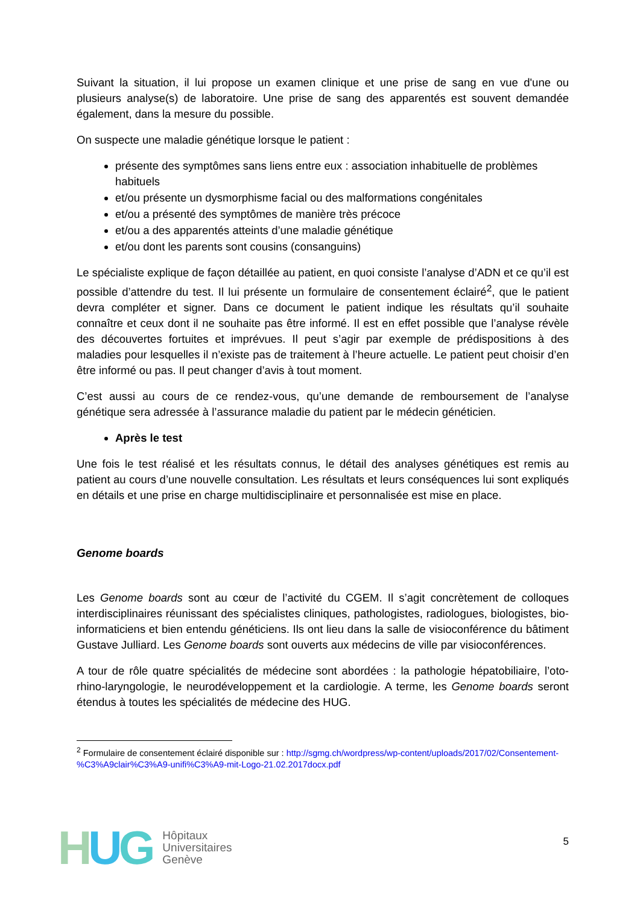Suivant la situation, il lui propose un examen clinique et une prise de sang en vue d'une ou plusieurs analyse(s) de laboratoire. Une prise de sang des apparentés est souvent demandée également, dans la mesure du possible.
On suspecte une maladie génétique lorsque le patient :
présente des symptômes sans liens entre eux : association inhabituelle de problèmes habituels
et/ou présente un dysmorphisme facial ou des malformations congénitales
et/ou a présenté des symptômes de manière très précoce
et/ou a des apparentés atteints d’une maladie génétique
et/ou dont les parents sont cousins (consanguins)
Le spécialiste explique de façon détaillée au patient, en quoi consiste l’analyse d’ADN et ce qu’il est possible d’attendre du test. Il lui présente un formulaire de consentement éclairé<sup>2</sup>, que le patient devra compléter et signer. Dans ce document le patient indique les résultats qu’il souhaite connaître et ceux dont il ne souhaite pas être informé. Il est en effet possible que l’analyse révèle des découvertes fortuites et imprévues. Il peut s’agir par exemple de prédispositions à des maladies pour lesquelles il n’existe pas de traitement à l’heure actuelle. Le patient peut choisir d’en être informé ou pas. Il peut changer d’avis à tout moment.
C’est aussi au cours de ce rendez-vous, qu’une demande de remboursement de l’analyse génétique sera adressée à l’assurance maladie du patient par le médecin généticien.
Après le test
Une fois le test réalisé et les résultats connus, le détail des analyses génétiques est remis au patient au cours d’une nouvelle consultation. Les résultats et leurs conséquences lui sont expliqués en détails et une prise en charge multidisciplinaire et personnalisée est mise en place.
Genome boards
Les Genome boards sont au cœur de l’activité du CGEM. Il s’agit concrètement de colloques interdisciplinaires réunissant des spécialistes cliniques, pathologistes, radiologues, biologistes, bio-informaticiens et bien entendu généticiens. Ils ont lieu dans la salle de visioconférence du bâtiment Gustave Julliard. Les Genome boards sont ouverts aux médecins de ville par visioconférences.
A tour de rôle quatre spécialités de médecine sont abordées : la pathologie hépatobiliaire, l’oto-rhino-laryngologie, le neurodéveloppement et la cardiologie. A terme, les Genome boards seront étendus à toutes les spécialités de médecine des HUG.
<sup>2</sup> Formulaire de consentement éclairé disponible sur : http://sgmg.ch/wordpress/wp-content/uploads/2017/02/Consentement-%C3%A9clair%C3%A9-unifi%C3%A9-mit-Logo-21.02.2017docx.pdf
HUG
Hôpitaux
Universitaires
Genève
5